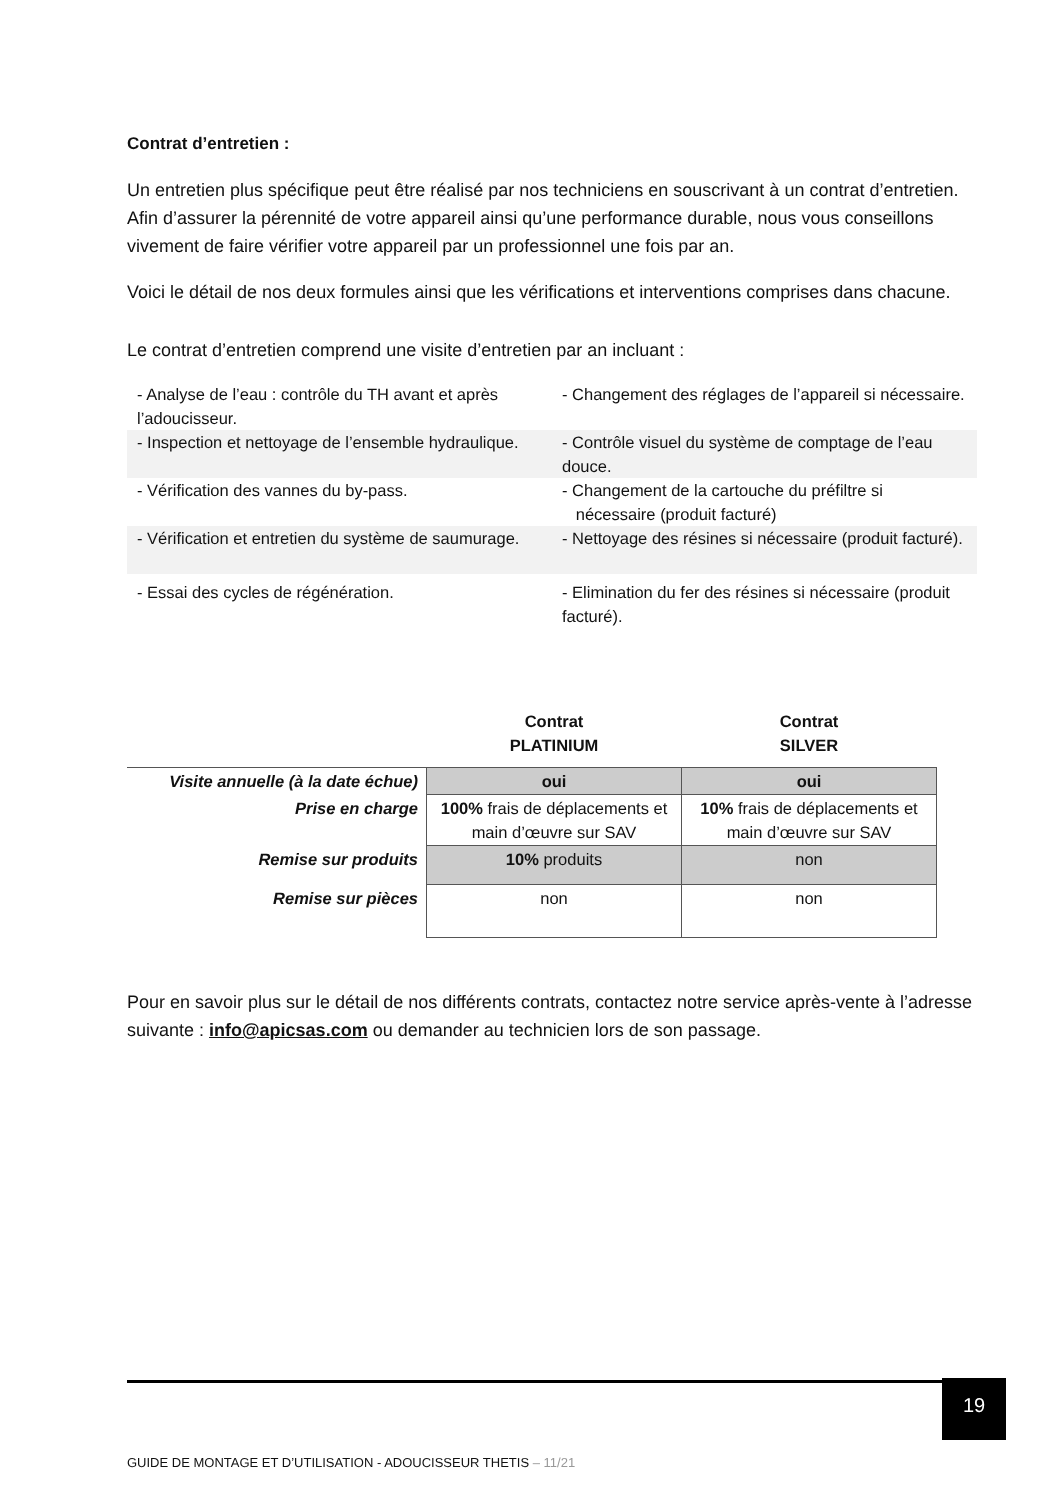Contrat d’entretien :
Un entretien plus spécifique peut être réalisé par nos techniciens en souscrivant à un contrat d’entretien. Afin d’assurer la pérennité de votre appareil ainsi qu’une performance durable, nous vous conseillons vivement de faire vérifier votre appareil par un professionnel une fois par an.
Voici le détail de nos deux formules ainsi que les vérifications et interventions comprises dans chacune.
Le contrat d’entretien comprend une visite d’entretien par an incluant :
| - Analyse de l’eau : contrôle du TH avant et après l’adoucisseur. | - Changement des réglages de l’appareil si nécessaire. |
| - Inspection et nettoyage de l’ensemble hydraulique. | - Contrôle visuel du système de comptage de l’eau douce. |
| - Vérification des vannes du by-pass. | - Changement de la cartouche du préfiltre si nécessaire (produit facturé) |
| - Vérification et entretien du système de saumurage. | - Nettoyage des résines si nécessaire (produit facturé). |
| - Essai des cycles de régénération. | - Elimination du fer des résines si nécessaire (produit facturé). |
| | Contrat PLATINIUM | Contrat SILVER |
| --- | --- | --- |
| Visite annuelle (à la date échue) | oui | oui |
| Prise en charge | 100% frais de déplacements et main d’œuvre sur SAV | 10% frais de déplacements et main d’œuvre sur SAV |
| Remise sur produits | 10% produits | non |
| Remise sur pièces | non | non |
Pour en savoir plus sur le détail de nos différents contrats, contactez notre service après-vente à l’adresse suivante : info@apicsas.com ou demander au technicien lors de son passage.
19
GUIDE DE MONTAGE ET D’UTILISATION - ADOUCISSEUR THETIS – 11/21